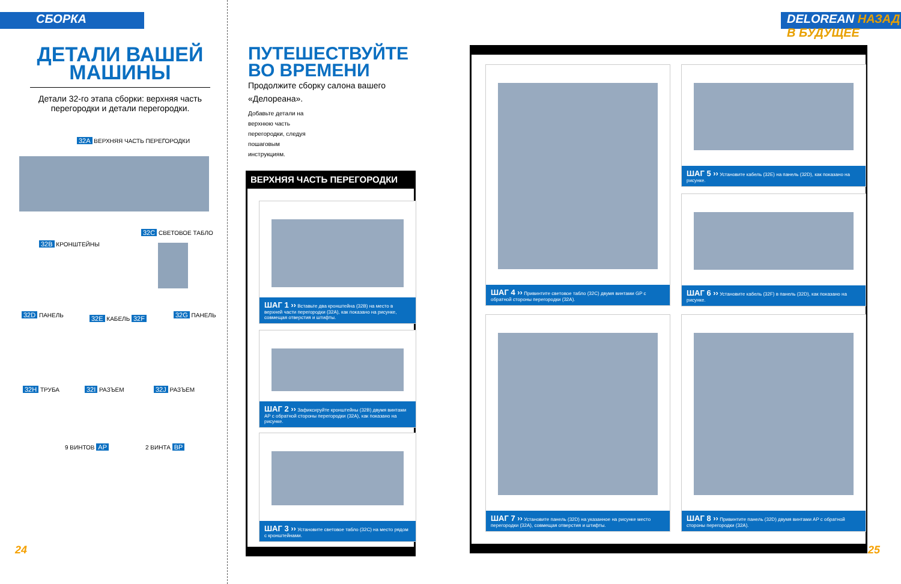СБОРКА
DELOREAN НАЗАД В БУДУЩЕЕ
ДЕТАЛИ ВАШЕЙ МАШИНЫ
Детали 32-го этапа сборки: верхняя часть перегородки и детали перегородки.
32A ВЕРХНЯЯ ЧАСТЬ ПЕРЕГОРОДКИ
32B КРОНШТЕЙНЫ
32C СВЕТОВОЕ ТАБЛО
32D ПАНЕЛЬ
32E КАБЕЛЬ 32F
32G ПАНЕЛЬ
32H ТРУБА 32I РАЗЪЕМ 32J РАЗЪЕМ
9 ВИНТОВ AP 2 ВИНТА BP
24
ПУТЕШЕСТВУЙТЕ ВО ВРЕМЕНИ
Продолжите сборку салона вашего «Делореана».
Добавьте детали на верхнюю часть перегородки, следуя пошаговым инструкциям.
ВЕРХНЯЯ ЧАСТЬ ПЕРЕГОРОДКИ
ШАГ 1 ›› Вставьте два кронштейна (32B) на место в верхней части перегородки (32A), как показано на рисунке, совмещая отверстия и штифты.
ШАГ 2 ›› Зафиксируйте кронштейны (32B) двумя винтами AP с обратной стороны перегородки (32A), как показано на рисунке.
ШАГ 3 ›› Установите световое табло (32C) на место рядом с кронштейнами.
ШАГ 4 ›› Привинтите световое табло (32C) двумя винтами GP с обратной стороны перегородки (32A).
ШАГ 5 ›› Установите кабель (32E) на панель (32D), как показано на рисунке.
ШАГ 6 ›› Установите кабель (32F) в панель (32D), как показано на рисунке.
ШАГ 7 ›› Установите панель (32D) на указанное на рисунке место перегородки (32A), совмещая отверстия и штифты.
ШАГ 8 ›› Привинтите панель (32D) двумя винтами AP с обратной стороны перегородки (32A).
25